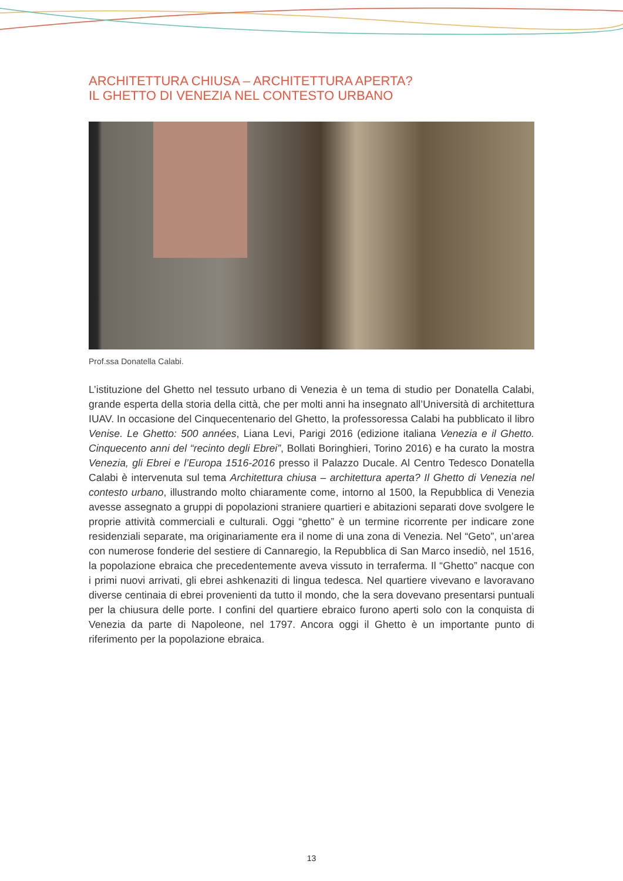ARCHITETTURA CHIUSA – ARCHITETTURA APERTA?
IL GHETTO DI VENEZIA NEL CONTESTO URBANO
Prof.ssa Donatella Calabi.
L’istituzione del Ghetto nel tessuto urbano di Venezia è un tema di studio per Donatella Calabi, grande esperta della storia della città, che per molti anni ha insegnato all’Università di architettura IUAV. In occasione del Cinquecentenario del Ghetto, la professoressa Calabi ha pubblicato il libro Venise. Le Ghetto: 500 années, Liana Levi, Parigi 2016 (edizione italiana Venezia e il Ghetto. Cinquecento anni del “recinto degli Ebrei”, Bollati Boringhieri, Torino 2016) e ha curato la mostra Venezia, gli Ebrei e l’Europa 1516-2016 presso il Palazzo Ducale. Al Centro Tedesco Donatella Calabi è intervenuta sul tema Architettura chiusa – architettura aperta? Il Ghetto di Venezia nel contesto urbano, illustrando molto chiaramente come, intorno al 1500, la Repubblica di Venezia avesse assegnato a gruppi di popolazioni straniere quartieri e abitazioni separati dove svolgere le proprie attività commerciali e culturali. Oggi “ghetto” è un termine ricorrente per indicare zone residenziali separate, ma originariamente era il nome di una zona di Venezia. Nel “Geto”, un’area con numerose fonderie del sestiere di Cannaregio, la Repubblica di San Marco insediò, nel 1516, la popolazione ebraica che precedentemente aveva vissuto in terraferma. Il “Ghetto” nacque con i primi nuovi arrivati, gli ebrei ashkenaziti di lingua tedesca. Nel quartiere vivevano e lavoravano diverse centinaia di ebrei provenienti da tutto il mondo, che la sera dovevano presentarsi puntuali per la chiusura delle porte. I confini del quartiere ebraico furono aperti solo con la conquista di Venezia da parte di Napoleone, nel 1797. Ancora oggi il Ghetto è un importante punto di riferimento per la popolazione ebraica.
13